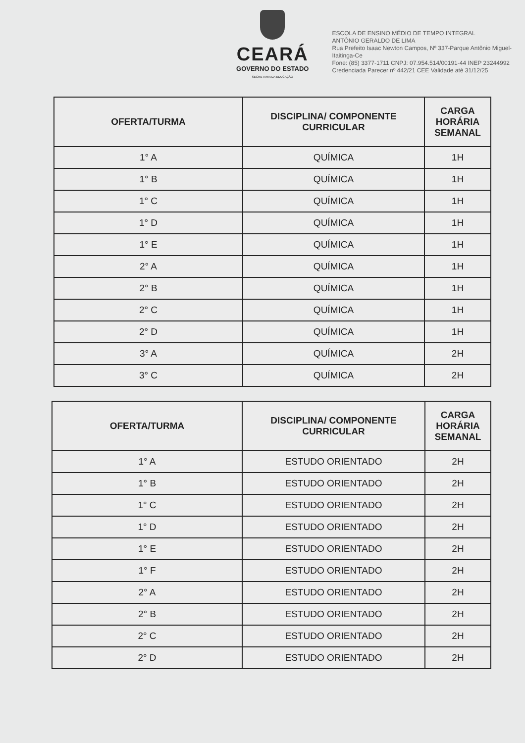CEARÁ
GOVERNO DO ESTADO
SECRETARIA DA EDUCAÇÃO
ESCOLA DE ENSINO MÉDIO DE TEMPO INTEGRAL
ANTÔNIO GERALDO DE LIMA
Rua Prefeito Isaac Newton Campos, Nº 337-Parque Antônio Miguel-Itaitinga-Ce
Fone: (85) 3377-1711 CNPJ: 07.954.514/00191-44 INEP 23244992
Credenciada Parecer nº 442/21 CEE Validade até 31/12/25
| OFERTA/TURMA | DISCIPLINA/ COMPONENTE CURRICULAR | CARGA HORÁRIA SEMANAL |
| --- | --- | --- |
| 1° A | QUÍMICA | 1H |
| 1° B | QUÍMICA | 1H |
| 1° C | QUÍMICA | 1H |
| 1° D | QUÍMICA | 1H |
| 1° E | QUÍMICA | 1H |
| 2° A | QUÍMICA | 1H |
| 2° B | QUÍMICA | 1H |
| 2° C | QUÍMICA | 1H |
| 2° D | QUÍMICA | 1H |
| 3° A | QUÍMICA | 2H |
| 3° C | QUÍMICA | 2H |
| OFERTA/TURMA | DISCIPLINA/ COMPONENTE CURRICULAR | CARGA HORÁRIA SEMANAL |
| --- | --- | --- |
| 1° A | ESTUDO ORIENTADO | 2H |
| 1° B | ESTUDO ORIENTADO | 2H |
| 1° C | ESTUDO ORIENTADO | 2H |
| 1° D | ESTUDO ORIENTADO | 2H |
| 1° E | ESTUDO ORIENTADO | 2H |
| 1° F | ESTUDO ORIENTADO | 2H |
| 2° A | ESTUDO ORIENTADO | 2H |
| 2° B | ESTUDO ORIENTADO | 2H |
| 2° C | ESTUDO ORIENTADO | 2H |
| 2° D | ESTUDO ORIENTADO | 2H |